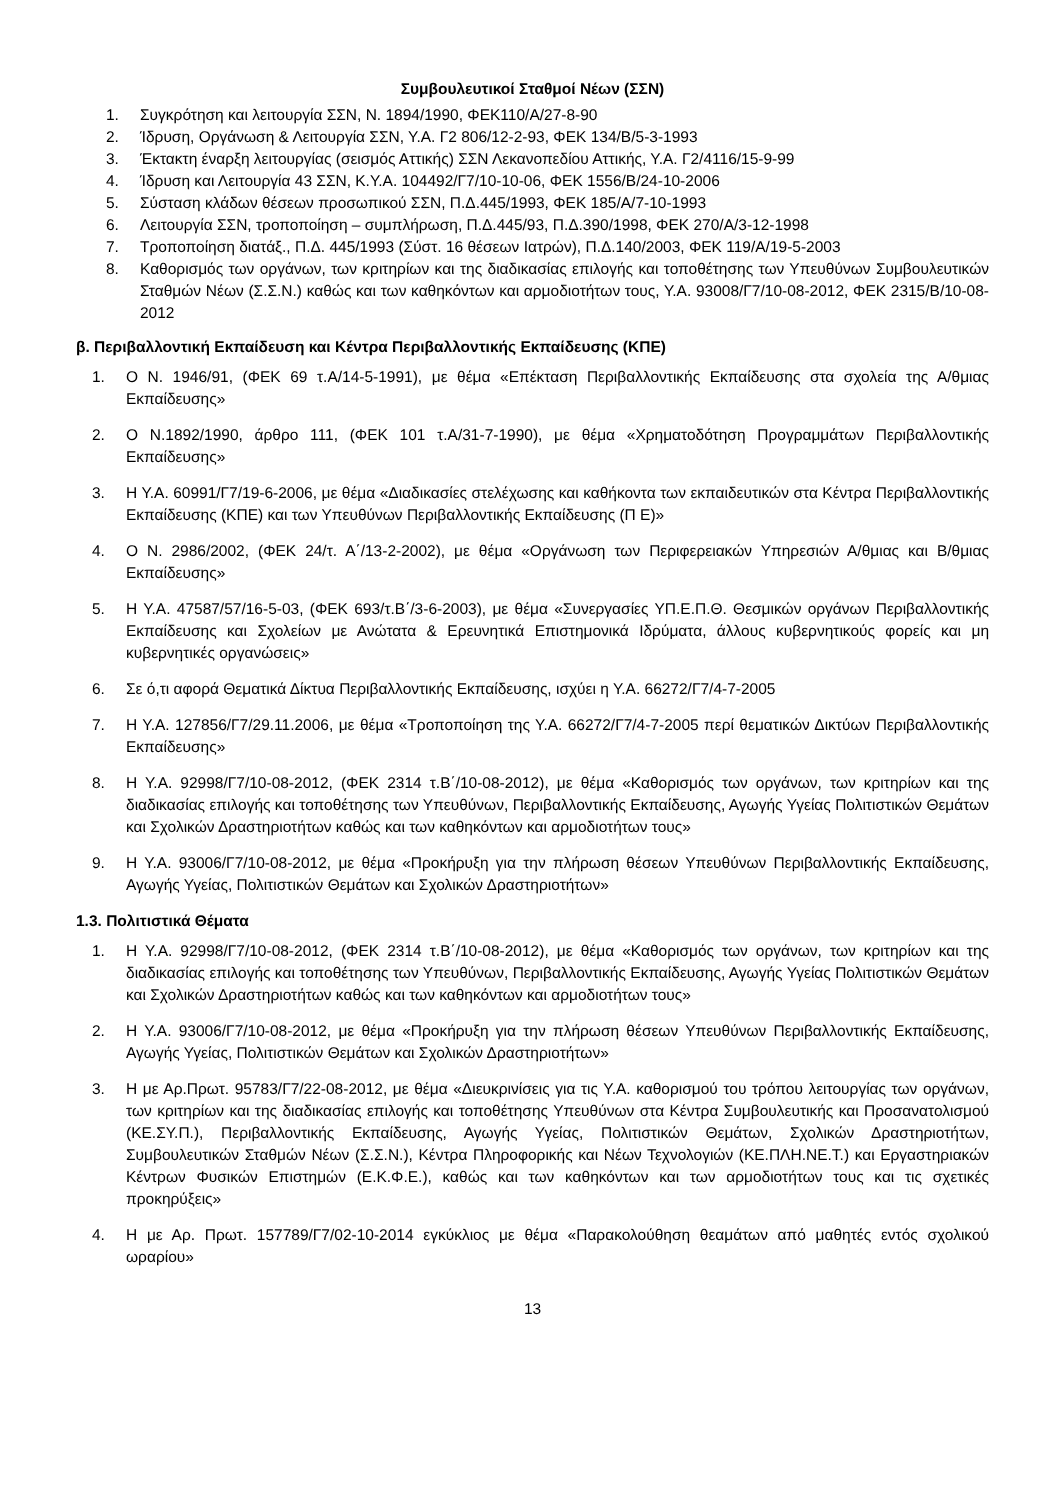Συμβουλευτικοί Σταθμοί Νέων (ΣΣΝ)
1. Συγκρότηση και λειτουργία ΣΣΝ, Ν. 1894/1990, ΦΕΚ110/Α/27-8-90
2. Ίδρυση, Οργάνωση & Λειτουργία ΣΣΝ, Υ.Α. Γ2 806/12-2-93, ΦΕΚ 134/Β/5-3-1993
3. Έκτακτη έναρξη λειτουργίας (σεισμός Αττικής) ΣΣΝ Λεκανοπεδίου Αττικής, Υ.Α. Γ2/4116/15-9-99
4. Ίδρυση και Λειτουργία 43 ΣΣΝ, Κ.Υ.Α. 104492/Γ7/10-10-06, ΦΕΚ 1556/Β/24-10-2006
5. Σύσταση κλάδων θέσεων προσωπικού ΣΣΝ, Π.Δ.445/1993, ΦΕΚ 185/Α/7-10-1993
6. Λειτουργία ΣΣΝ, τροποποίηση – συμπλήρωση, Π.Δ.445/93, Π.Δ.390/1998, ΦΕΚ 270/Α/3-12-1998
7. Τροποποίηση διατάξ., Π.Δ. 445/1993 (Σύστ. 16 θέσεων Ιατρών), Π.Δ.140/2003, ΦΕΚ 119/Α/19-5-2003
8. Καθορισμός των οργάνων, των κριτηρίων και της διαδικασίας επιλογής και τοποθέτησης των Υπευθύνων Συμβουλευτικών Σταθμών Νέων (Σ.Σ.Ν.) καθώς και των καθηκόντων και αρμοδιοτήτων τους, Υ.Α. 93008/Γ7/10-08-2012, ΦΕΚ 2315/Β/10-08-2012
β. Περιβαλλοντική Εκπαίδευση και Κέντρα Περιβαλλοντικής Εκπαίδευσης (ΚΠΕ)
1. Ο Ν. 1946/91, (ΦΕΚ 69 τ.Α/14-5-1991), με θέμα «Επέκταση Περιβαλλοντικής Εκπαίδευσης στα σχολεία της Α/θμιας Εκπαίδευσης»
2. Ο Ν.1892/1990, άρθρο 111, (ΦΕΚ 101 τ.Α/31-7-1990), με θέμα «Χρηματοδότηση Προγραμμάτων Περιβαλλοντικής Εκπαίδευσης»
3. Η Υ.Α. 60991/Γ7/19-6-2006, με θέμα «Διαδικασίες στελέχωσης και καθήκοντα των εκπαιδευτικών στα Κέντρα Περιβαλλοντικής Εκπαίδευσης (ΚΠΕ) και των Υπευθύνων Περιβαλλοντικής Εκπαίδευσης (Π Ε)»
4. Ο Ν. 2986/2002, (ΦΕΚ 24/τ. Α΄/13-2-2002), με θέμα «Οργάνωση των Περιφερειακών Υπηρεσιών Α/θμιας και Β/θμιας Εκπαίδευσης»
5. Η Υ.Α. 47587/57/16-5-03, (ΦΕΚ 693/τ.Β΄/3-6-2003), με θέμα «Συνεργασίες ΥΠ.Ε.Π.Θ. Θεσμικών οργάνων Περιβαλλοντικής Εκπαίδευσης και Σχολείων με Ανώτατα & Ερευνητικά Επιστημονικά Ιδρύματα, άλλους κυβερνητικούς φορείς και μη κυβερνητικές οργανώσεις»
6. Σε ό,τι αφορά Θεματικά Δίκτυα Περιβαλλοντικής Εκπαίδευσης, ισχύει η Υ.Α. 66272/Γ7/4-7-2005
7. Η Υ.Α. 127856/Γ7/29.11.2006, με θέμα «Τροποποίηση της Υ.Α. 66272/Γ7/4-7-2005 περί θεματικών Δικτύων Περιβαλλοντικής Εκπαίδευσης»
8. Η Υ.Α. 92998/Γ7/10-08-2012, (ΦΕΚ 2314 τ.Β΄/10-08-2012), με θέμα «Καθορισμός των οργάνων, των κριτηρίων και της διαδικασίας επιλογής και τοποθέτησης των Υπευθύνων, Περιβαλλοντικής Εκπαίδευσης, Αγωγής Υγείας Πολιτιστικών Θεμάτων και Σχολικών Δραστηριοτήτων καθώς και των καθηκόντων και αρμοδιοτήτων τους»
9. Η Υ.Α. 93006/Γ7/10-08-2012, με θέμα «Προκήρυξη για την πλήρωση θέσεων Υπευθύνων Περιβαλλοντικής Εκπαίδευσης, Αγωγής Υγείας, Πολιτιστικών Θεμάτων και Σχολικών Δραστηριοτήτων»
1.3. Πολιτιστικά Θέματα
1. Η Υ.Α. 92998/Γ7/10-08-2012, (ΦΕΚ 2314 τ.Β΄/10-08-2012), με θέμα «Καθορισμός των οργάνων, των κριτηρίων και της διαδικασίας επιλογής και τοποθέτησης των Υπευθύνων, Περιβαλλοντικής Εκπαίδευσης, Αγωγής Υγείας Πολιτιστικών Θεμάτων και Σχολικών Δραστηριοτήτων καθώς και των καθηκόντων και αρμοδιοτήτων τους»
2. Η Υ.Α. 93006/Γ7/10-08-2012, με θέμα «Προκήρυξη για την πλήρωση θέσεων Υπευθύνων Περιβαλλοντικής Εκπαίδευσης, Αγωγής Υγείας, Πολιτιστικών Θεμάτων και Σχολικών Δραστηριοτήτων»
3. Η με Αρ.Πρωτ. 95783/Γ7/22-08-2012, με θέμα «Διευκρινίσεις για τις Υ.Α. καθορισμού του τρόπου λειτουργίας των οργάνων, των κριτηρίων και της διαδικασίας επιλογής και τοποθέτησης Υπευθύνων στα Κέντρα Συμβουλευτικής και Προσανατολισμού (ΚΕ.ΣΥ.Π.), Περιβαλλοντικής Εκπαίδευσης, Αγωγής Υγείας, Πολιτιστικών Θεμάτων, Σχολικών Δραστηριοτήτων, Συμβουλευτικών Σταθμών Νέων (Σ.Σ.Ν.), Κέντρα Πληροφορικής και Νέων Τεχνολογιών (ΚΕ.ΠΛΗ.ΝΕ.Τ.) και Εργαστηριακών Κέντρων Φυσικών Επιστημών (Ε.Κ.Φ.Ε.), καθώς και των καθηκόντων και των αρμοδιοτήτων τους και τις σχετικές προκηρύξεις»
4. Η με Αρ. Πρωτ. 157789/Γ7/02-10-2014 εγκύκλιος με θέμα «Παρακολούθηση θεαμάτων από μαθητές εντός σχολικού ωραρίου»
13